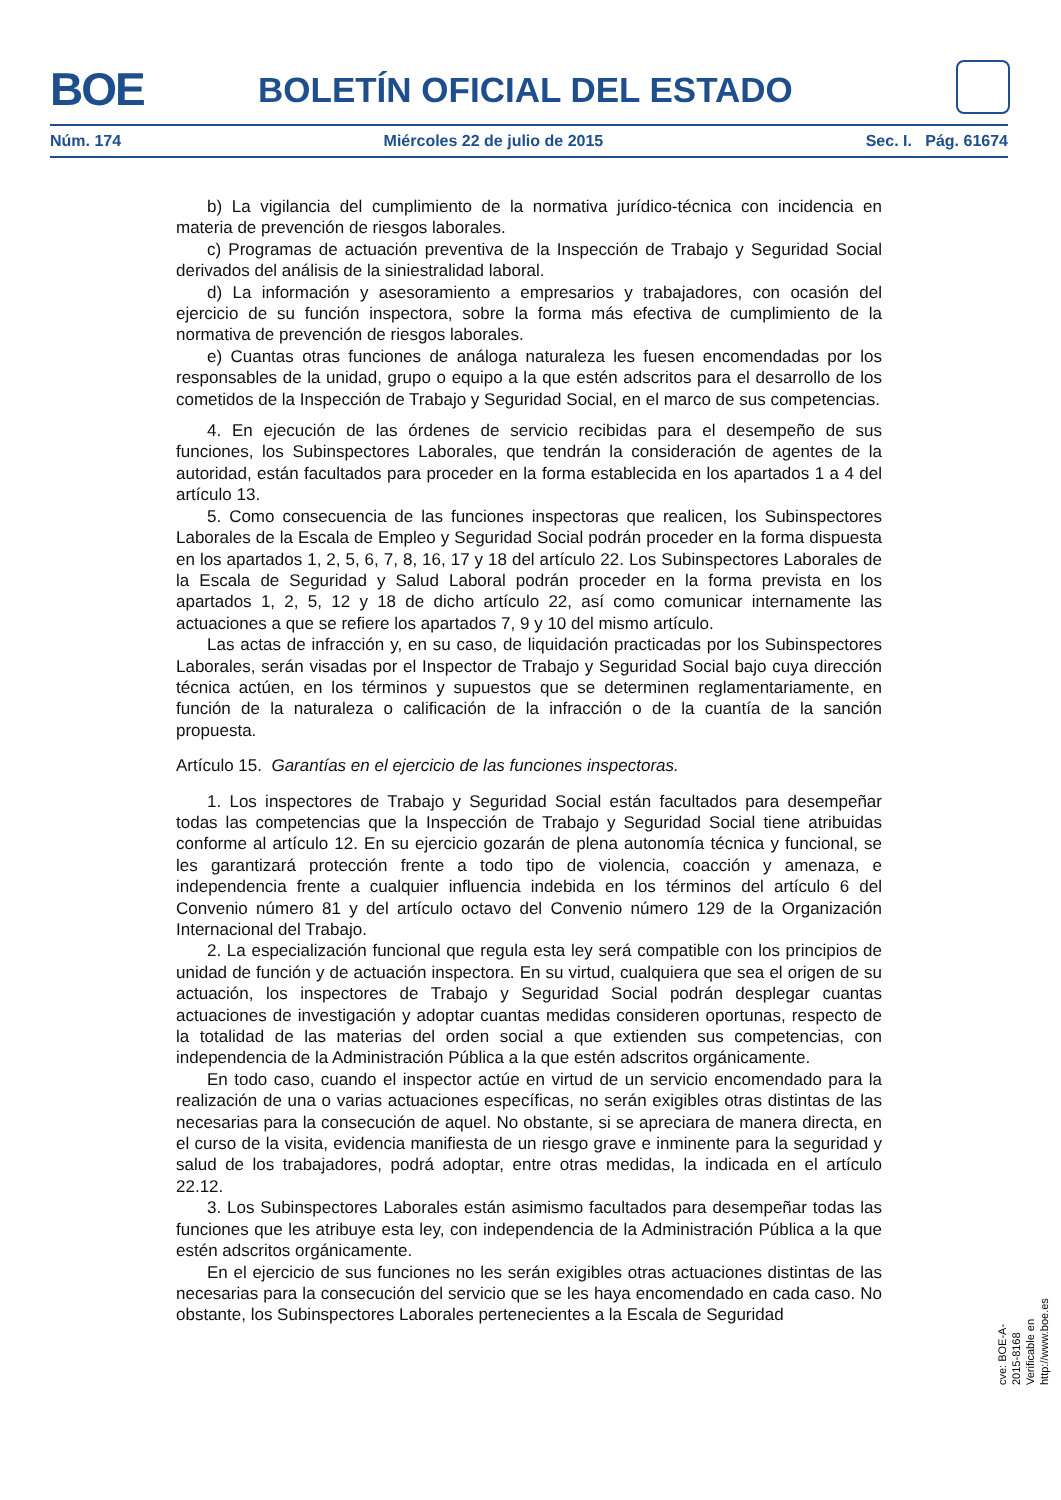BOE BOLETÍN OFICIAL DEL ESTADO
Núm. 174 Miércoles 22 de julio de 2015 Sec. I. Pág. 61674
b) La vigilancia del cumplimiento de la normativa jurídico-técnica con incidencia en materia de prevención de riesgos laborales.
c) Programas de actuación preventiva de la Inspección de Trabajo y Seguridad Social derivados del análisis de la siniestralidad laboral.
d) La información y asesoramiento a empresarios y trabajadores, con ocasión del ejercicio de su función inspectora, sobre la forma más efectiva de cumplimiento de la normativa de prevención de riesgos laborales.
e) Cuantas otras funciones de análoga naturaleza les fuesen encomendadas por los responsables de la unidad, grupo o equipo a la que estén adscritos para el desarrollo de los cometidos de la Inspección de Trabajo y Seguridad Social, en el marco de sus competencias.
4. En ejecución de las órdenes de servicio recibidas para el desempeño de sus funciones, los Subinspectores Laborales, que tendrán la consideración de agentes de la autoridad, están facultados para proceder en la forma establecida en los apartados 1 a 4 del artículo 13.
5. Como consecuencia de las funciones inspectoras que realicen, los Subinspectores Laborales de la Escala de Empleo y Seguridad Social podrán proceder en la forma dispuesta en los apartados 1, 2, 5, 6, 7, 8, 16, 17 y 18 del artículo 22. Los Subinspectores Laborales de la Escala de Seguridad y Salud Laboral podrán proceder en la forma prevista en los apartados 1, 2, 5, 12 y 18 de dicho artículo 22, así como comunicar internamente las actuaciones a que se refiere los apartados 7, 9 y 10 del mismo artículo.
Las actas de infracción y, en su caso, de liquidación practicadas por los Subinspectores Laborales, serán visadas por el Inspector de Trabajo y Seguridad Social bajo cuya dirección técnica actúen, en los términos y supuestos que se determinen reglamentariamente, en función de la naturaleza o calificación de la infracción o de la cuantía de la sanción propuesta.
Artículo 15. Garantías en el ejercicio de las funciones inspectoras.
1. Los inspectores de Trabajo y Seguridad Social están facultados para desempeñar todas las competencias que la Inspección de Trabajo y Seguridad Social tiene atribuidas conforme al artículo 12. En su ejercicio gozarán de plena autonomía técnica y funcional, se les garantizará protección frente a todo tipo de violencia, coacción y amenaza, e independencia frente a cualquier influencia indebida en los términos del artículo 6 del Convenio número 81 y del artículo octavo del Convenio número 129 de la Organización Internacional del Trabajo.
2. La especialización funcional que regula esta ley será compatible con los principios de unidad de función y de actuación inspectora. En su virtud, cualquiera que sea el origen de su actuación, los inspectores de Trabajo y Seguridad Social podrán desplegar cuantas actuaciones de investigación y adoptar cuantas medidas consideren oportunas, respecto de la totalidad de las materias del orden social a que extienden sus competencias, con independencia de la Administración Pública a la que estén adscritos orgánicamente.
En todo caso, cuando el inspector actúe en virtud de un servicio encomendado para la realización de una o varias actuaciones específicas, no serán exigibles otras distintas de las necesarias para la consecución de aquel. No obstante, si se apreciara de manera directa, en el curso de la visita, evidencia manifiesta de un riesgo grave e inminente para la seguridad y salud de los trabajadores, podrá adoptar, entre otras medidas, la indicada en el artículo 22.12.
3. Los Subinspectores Laborales están asimismo facultados para desempeñar todas las funciones que les atribuye esta ley, con independencia de la Administración Pública a la que estén adscritos orgánicamente.
En el ejercicio de sus funciones no les serán exigibles otras actuaciones distintas de las necesarias para la consecución del servicio que se les haya encomendado en cada caso. No obstante, los Subinspectores Laborales pertenecientes a la Escala de Seguridad
cve: BOE-A-2015-8168
Verificable en http://www.boe.es